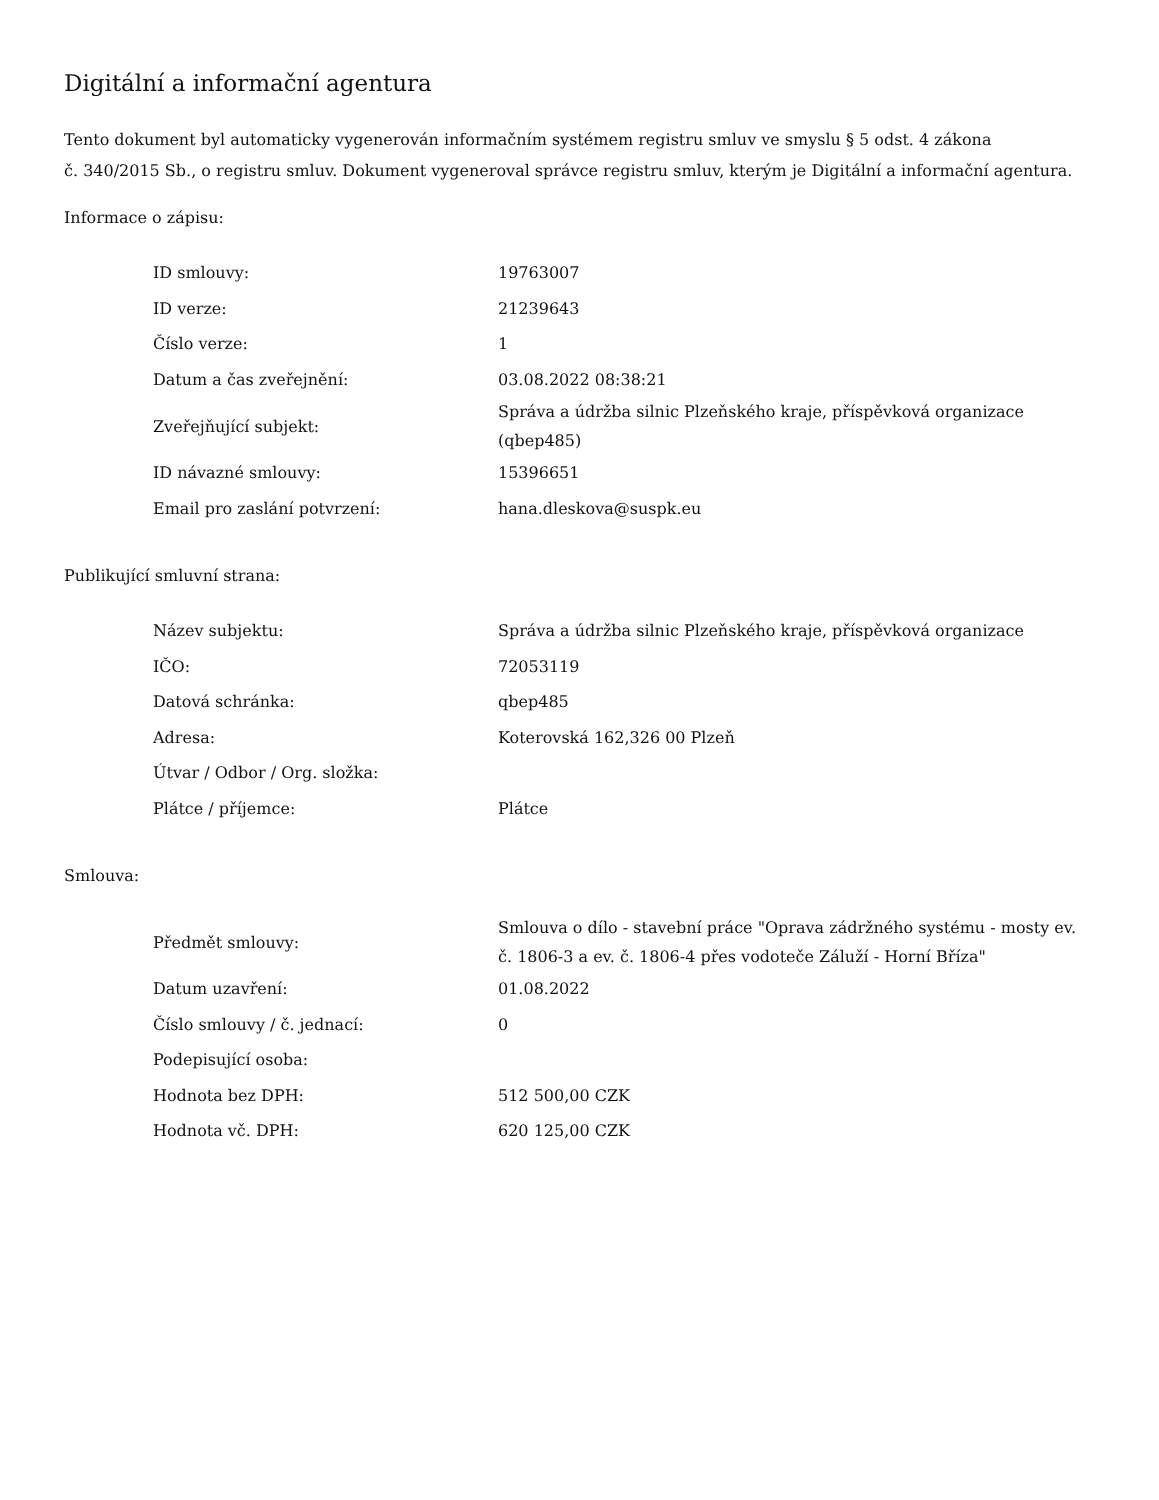Digitální a informační agentura
Tento dokument byl automaticky vygenerován informačním systémem registru smluv ve smyslu § 5 odst. 4 zákona
č. 340/2015 Sb., o registru smluv. Dokument vygeneroval správce registru smluv, kterým je Digitální a informační agentura.
Informace o zápisu:
| ID smlouvy: | 19763007 |
| ID verze: | 21239643 |
| Číslo verze: | 1 |
| Datum a čas zveřejnění: | 03.08.2022 08:38:21 |
| Zveřejňující subjekt: | Správa a údržba silnic Plzeňského kraje, příspěvková organizace (qbep485) |
| ID návazné smlouvy: | 15396651 |
| Email pro zaslání potvrzení: | hana.dleskova@suspk.eu |
Publikující smluvní strana:
| Název subjektu: | Správa a údržba silnic Plzeňského kraje, příspěvková organizace |
| IČO: | 72053119 |
| Datová schránka: | qbep485 |
| Adresa: | Koterovská 162,326 00 Plzeň |
| Útvar / Odbor / Org. složka: | |
| Plátce / příjemce: | Plátce |
Smlouva:
| Předmět smlouvy: | Smlouva o dílo - stavební práce "Oprava zádržného systému - mosty ev. č. 1806-3 a ev. č. 1806-4 přes vodoteče Záluží - Horní Bříza" |
| Datum uzavření: | 01.08.2022 |
| Číslo smlouvy / č. jednací: | 0 |
| Podepisující osoba: | |
| Hodnota bez DPH: | 512 500,00 CZK |
| Hodnota vč. DPH: | 620 125,00 CZK |